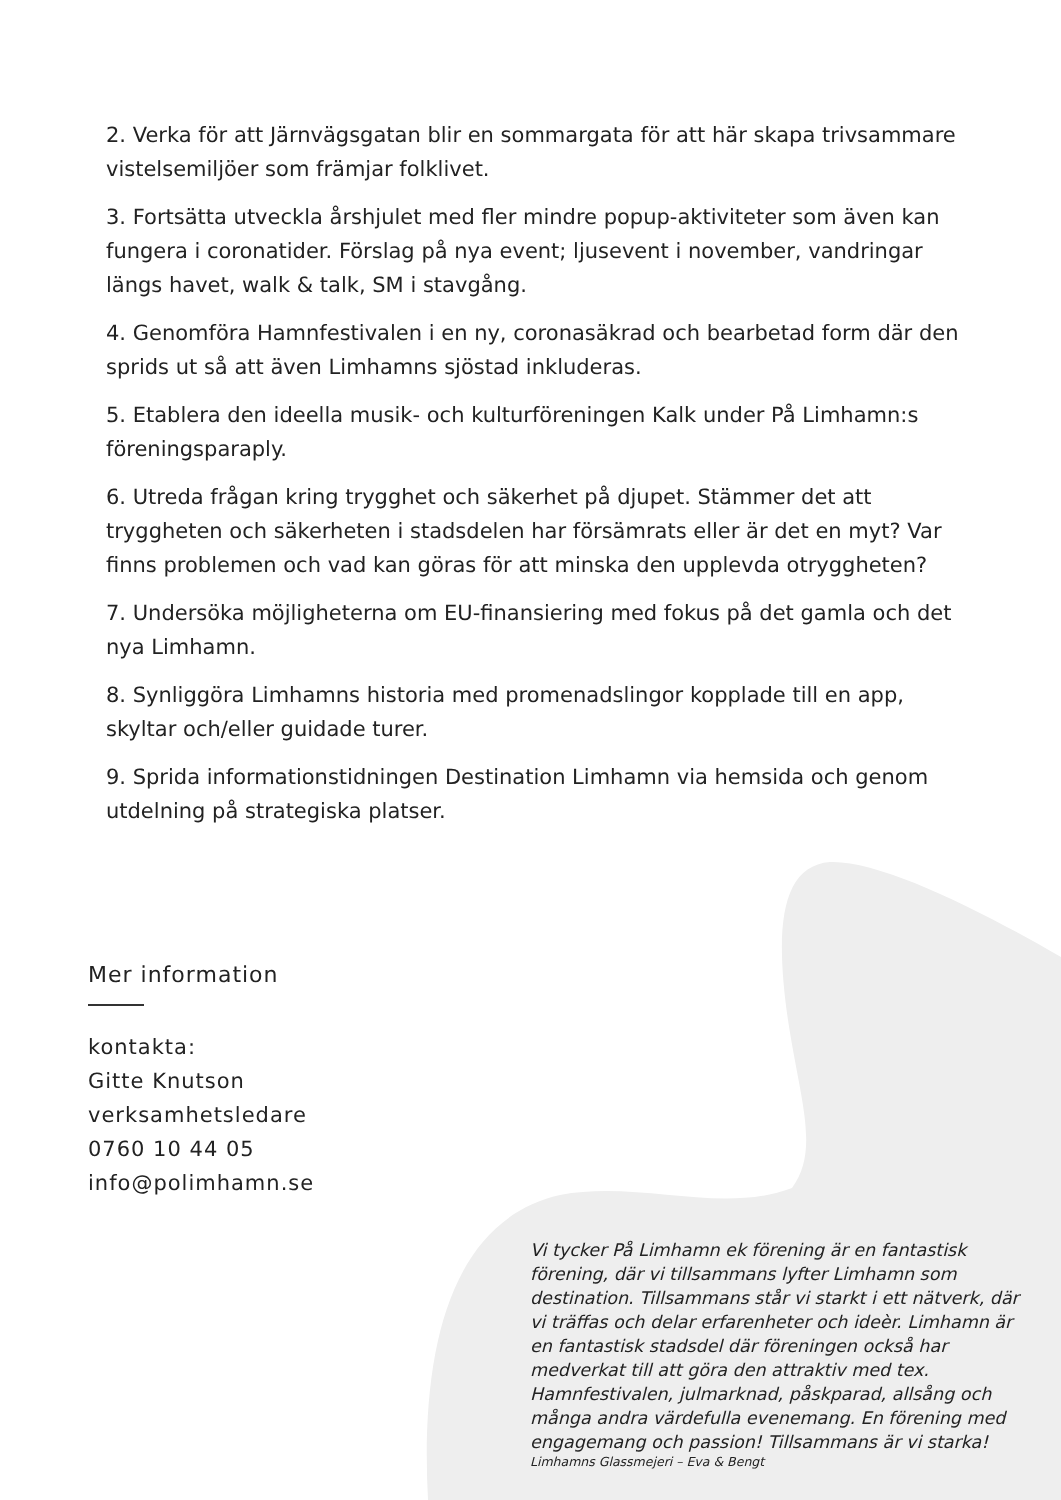2. Verka för att Järnvägsgatan blir en sommargata för att här skapa trivsammare vistelsemiljöer som främjar folklivet.
3. Fortsätta utveckla årshjulet med fler mindre popup-aktiviteter som även kan fungera i coronatider. Förslag på nya event; ljusevent i november, vandringar längs havet, walk & talk, SM i stavgång.
4. Genomföra Hamnfestivalen i en ny, coronasäkrad och bearbetad form där den sprids ut så att även Limhamns sjöstad inkluderas.
5. Etablera den ideella musik- och kulturföreningen Kalk under På Limhamn:s föreningsparaply.
6. Utreda frågan kring trygghet och säkerhet på djupet. Stämmer det att tryggheten och säkerheten i stadsdelen har försämrats eller är det en myt? Var finns problemen och vad kan göras för att minska den upplevda otryggheten?
7. Undersöka möjligheterna om EU-finansiering med fokus på det gamla och det nya Limhamn.
8. Synliggöra Limhamns historia med promenadslingor kopplade till en app, skyltar och/eller guidade turer.
9. Sprida informationstidningen Destination Limhamn via hemsida och genom utdelning på strategiska platser.
Mer information
kontakta:
Gitte Knutson
verksamhetsledare
0760 10 44 05
info@polimhamn.se
Vi tycker På Limhamn ek förening är en fantastisk förening, där vi tillsammans lyfter Limhamn som destination. Tillsammans står vi starkt i ett nätverk, där vi träffas och delar erfarenheter och ideèr. Limhamn är en fantastisk stadsdel där föreningen också har medverkat till att göra den attraktiv med tex. Hamnfestivalen, julmarknad, påskparad, allsång och många andra värdefulla evenemang. En förening med engagemang och passion! Tillsammans är vi starka!
Limhamns Glassmejeri – Eva & Bengt